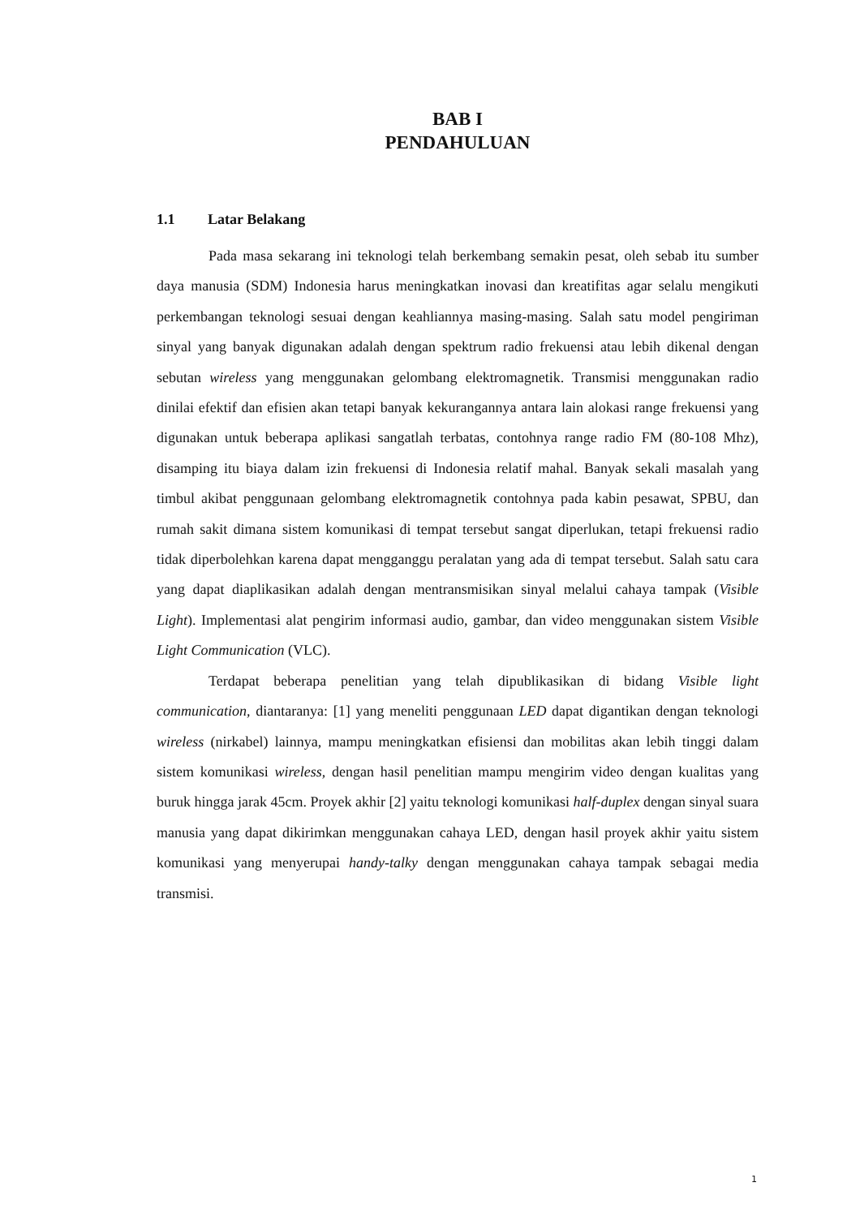BAB I
PENDAHULUAN
1.1 Latar Belakang
Pada masa sekarang ini teknologi telah berkembang semakin pesat, oleh sebab itu sumber daya manusia (SDM) Indonesia harus meningkatkan inovasi dan kreatifitas agar selalu mengikuti perkembangan teknologi sesuai dengan keahliannya masing-masing. Salah satu model pengiriman sinyal yang banyak digunakan adalah dengan spektrum radio frekuensi atau lebih dikenal dengan sebutan wireless yang menggunakan gelombang elektromagnetik. Transmisi menggunakan radio dinilai efektif dan efisien akan tetapi banyak kekurangannya antara lain alokasi range frekuensi yang digunakan untuk beberapa aplikasi sangatlah terbatas, contohnya range radio FM (80-108 Mhz), disamping itu biaya dalam izin frekuensi di Indonesia relatif mahal. Banyak sekali masalah yang timbul akibat penggunaan gelombang elektromagnetik contohnya pada kabin pesawat, SPBU, dan rumah sakit dimana sistem komunikasi di tempat tersebut sangat diperlukan, tetapi frekuensi radio tidak diperbolehkan karena dapat mengganggu peralatan yang ada di tempat tersebut. Salah satu cara yang dapat diaplikasikan adalah dengan mentransmisikan sinyal melalui cahaya tampak (Visible Light). Implementasi alat pengirim informasi audio, gambar, dan video menggunakan sistem Visible Light Communication (VLC).
Terdapat beberapa penelitian yang telah dipublikasikan di bidang Visible light communication, diantaranya: [1] yang meneliti penggunaan LED dapat digantikan dengan teknologi wireless (nirkabel) lainnya, mampu meningkatkan efisiensi dan mobilitas akan lebih tinggi dalam sistem komunikasi wireless, dengan hasil penelitian mampu mengirim video dengan kualitas yang buruk hingga jarak 45cm. Proyek akhir [2] yaitu teknologi komunikasi half-duplex dengan sinyal suara manusia yang dapat dikirimkan menggunakan cahaya LED, dengan hasil proyek akhir yaitu sistem komunikasi yang menyerupai handy-talky dengan menggunakan cahaya tampak sebagai media transmisi.
1